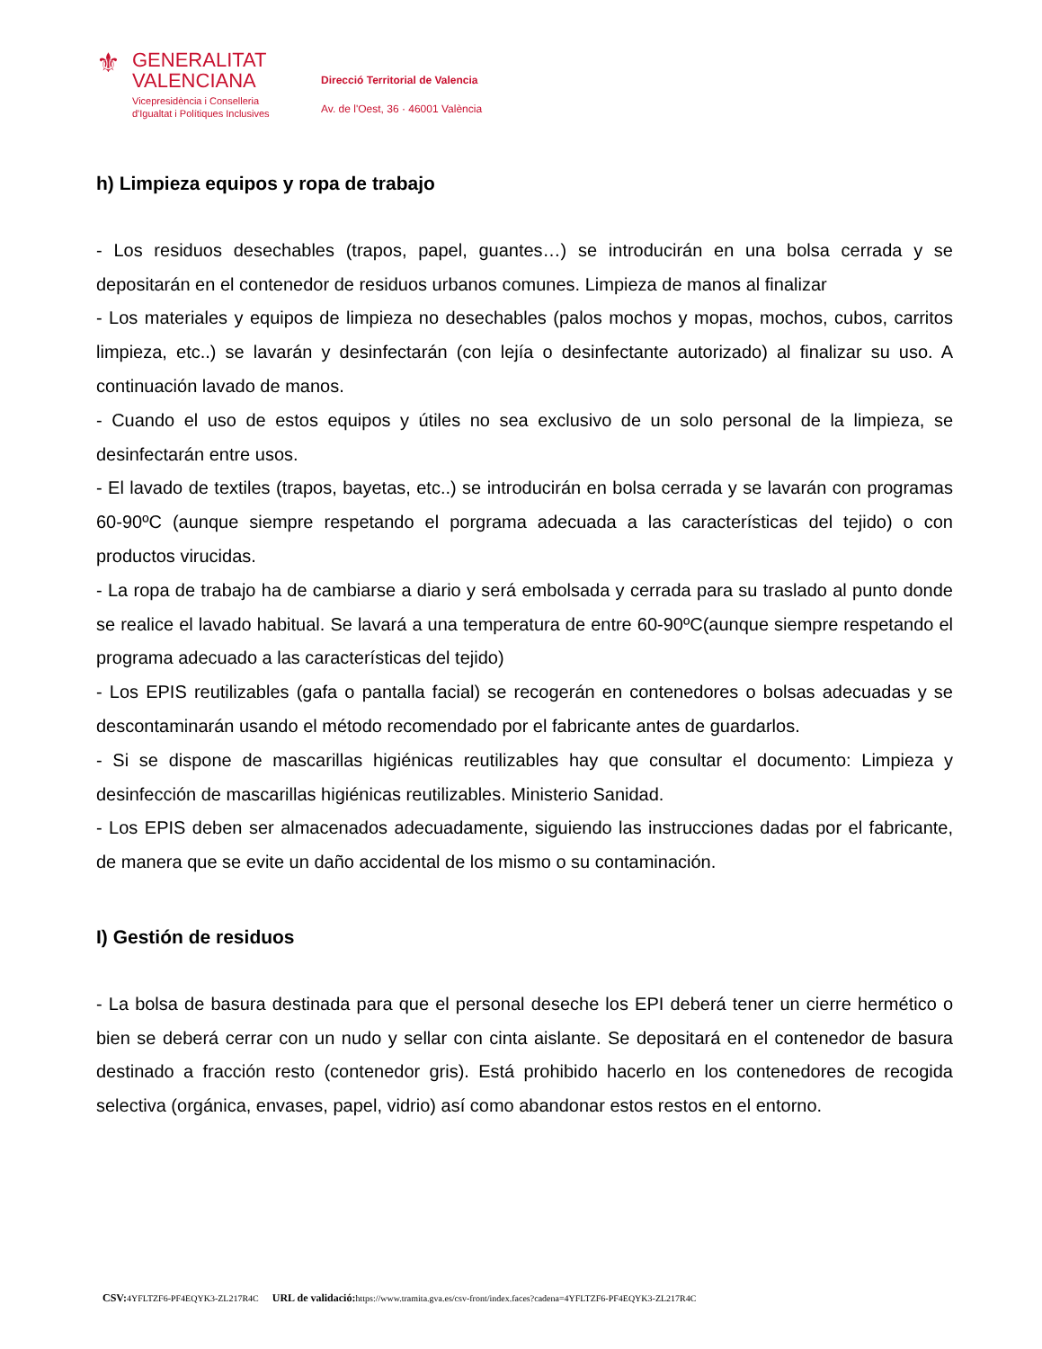⚜
GENERALITAT
VALENCIANA
Vicepresidència i Conselleria
d'Igualtat i Polítiques Inclusives
Direcció Territorial de Valencia
Av. de l'Oest, 36 · 46001 València
h) Limpieza equipos y ropa de trabajo
- Los residuos desechables (trapos, papel, guantes…) se introducirán en una bolsa cerrada y se depositarán en el contenedor de residuos urbanos comunes. Limpieza de manos al finalizar
- Los materiales y equipos de limpieza no desechables (palos mochos y mopas, mochos, cubos, carritos limpieza, etc..) se lavarán y desinfectarán (con lejía o desinfectante autorizado) al finalizar su uso. A continuación lavado de manos.
- Cuando el uso de estos equipos y útiles no sea exclusivo de un solo personal de la limpieza, se desinfectarán entre usos.
- El lavado de textiles (trapos, bayetas, etc..) se introducirán en bolsa cerrada y se lavarán con programas 60-90ºC (aunque siempre respetando el porgrama adecuada a las características del tejido) o con productos virucidas.
- La ropa de trabajo ha de cambiarse a diario y será embolsada y cerrada para su traslado al punto donde se realice el lavado habitual. Se lavará a una temperatura de entre 60-90ºC(aunque siempre respetando el programa adecuado a las características del tejido)
- Los EPIS reutilizables (gafa o pantalla facial) se recogerán en contenedores o bolsas adecuadas y se descontaminarán usando el método recomendado por el fabricante antes de guardarlos.
- Si se dispone de mascarillas higiénicas reutilizables hay que consultar el documento: Limpieza y desinfección de mascarillas higiénicas reutilizables. Ministerio Sanidad.
- Los EPIS deben ser almacenados adecuadamente, siguiendo las instrucciones dadas por el fabricante, de manera que se evite un daño accidental de los mismo o su contaminación.
I) Gestión de residuos
- La bolsa de basura destinada para que el personal deseche los EPI deberá tener un cierre hermético o bien se deberá cerrar con un nudo y sellar con cinta aislante. Se depositará en el contenedor de basura destinado a fracción resto (contenedor gris). Está prohibido hacerlo en los contenedores de recogida selectiva (orgánica, envases, papel, vidrio) así como abandonar estos restos en el entorno.
CSV: 4YFLTZF6-PF4EQYK3-ZL217R4C URL de validació: https://www.tramita.gva.es/csv-front/index.faces?cadena=4YFLTZF6-PF4EQYK3-ZL217R4C